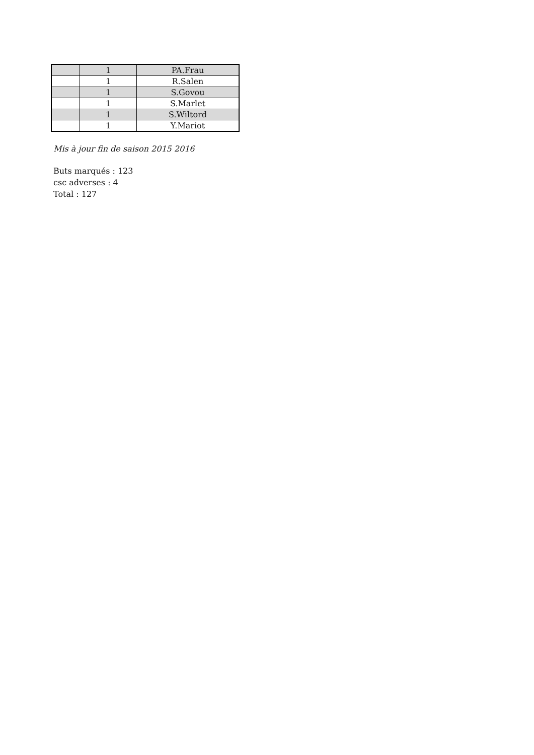| | 1 | PA.Frau |
| | 1 | R.Salen |
| | 1 | S.Govou |
| | 1 | S.Marlet |
| | 1 | S.Wiltord |
| | 1 | Y.Mariot |
Mis à jour fin de saison 2015 2016
Buts marqués : 123
csc adverses : 4
Total : 127